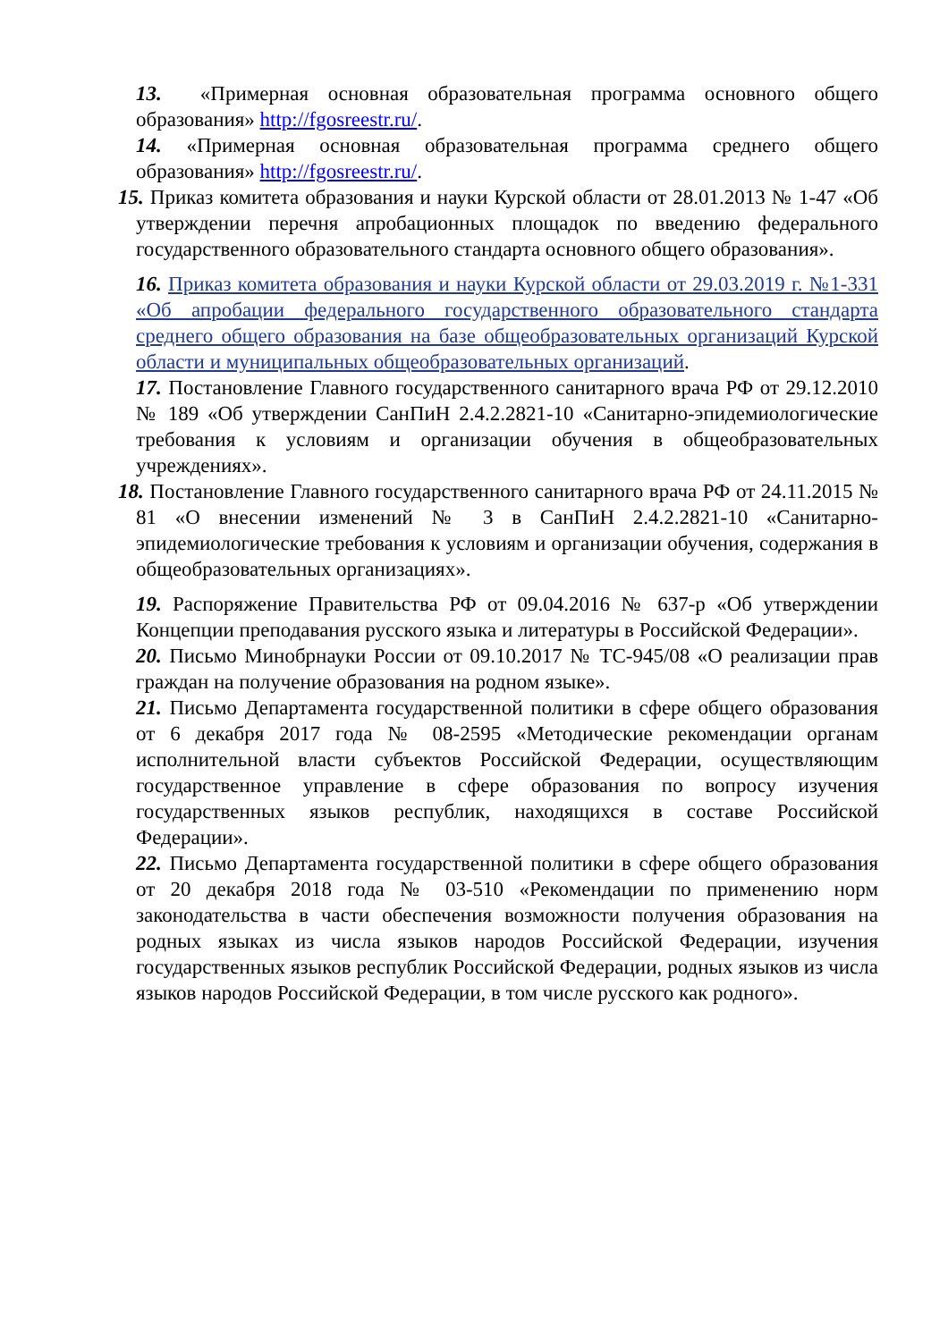13. «Примерная основная образовательная программа основного общего образования» http://fgosreestr.ru/.
14. «Примерная основная образовательная программа среднего общего образования» http://fgosreestr.ru/.
15. Приказ комитета образования и науки Курской области от 28.01.2013 № 1-47 «Об утверждении перечня апробационных площадок по введению федерального государственного образовательного стандарта основного общего образования».
16. Приказ комитета образования и науки Курской области от 29.03.2019 г. №1-331 «Об апробации федерального государственного образовательного стандарта среднего общего образования на базе общеобразовательных организаций Курской области и муниципальных общеобразовательных организаций.
17. Постановление Главного государственного санитарного врача РФ от 29.12.2010 № 189 «Об утверждении СанПиН 2.4.2.2821-10 «Санитарно-эпидемиологические требования к условиям и организации обучения в общеобразовательных учреждениях».
18. Постановление Главного государственного санитарного врача РФ от 24.11.2015 № 81 «О внесении изменений № 3 в СанПиН 2.4.2.2821-10 «Санитарно-эпидемиологические требования к условиям и организации обучения, содержания в общеобразовательных организациях».
19. Распоряжение Правительства РФ от 09.04.2016 № 637-р «Об утверждении Концепции преподавания русского языка и литературы в Российской Федерации».
20. Письмо Минобрнауки России от 09.10.2017 № ТС-945/08 «О реализации прав граждан на получение образования на родном языке».
21. Письмо Департамента государственной политики в сфере общего образования от 6 декабря 2017 года № 08-2595 «Методические рекомендации органам исполнительной власти субъектов Российской Федерации, осуществляющим государственное управление в сфере образования по вопросу изучения государственных языков республик, находящихся в составе Российской Федерации».
22. Письмо Департамента государственной политики в сфере общего образования от 20 декабря 2018 года № 03-510 «Рекомендации по применению норм законодательства в части обеспечения возможности получения образования на родных языках из числа языков народов Российской Федерации, изучения государственных языков республик Российской Федерации, родных языков из числа языков народов Российской Федерации, в том числе русского как родного».